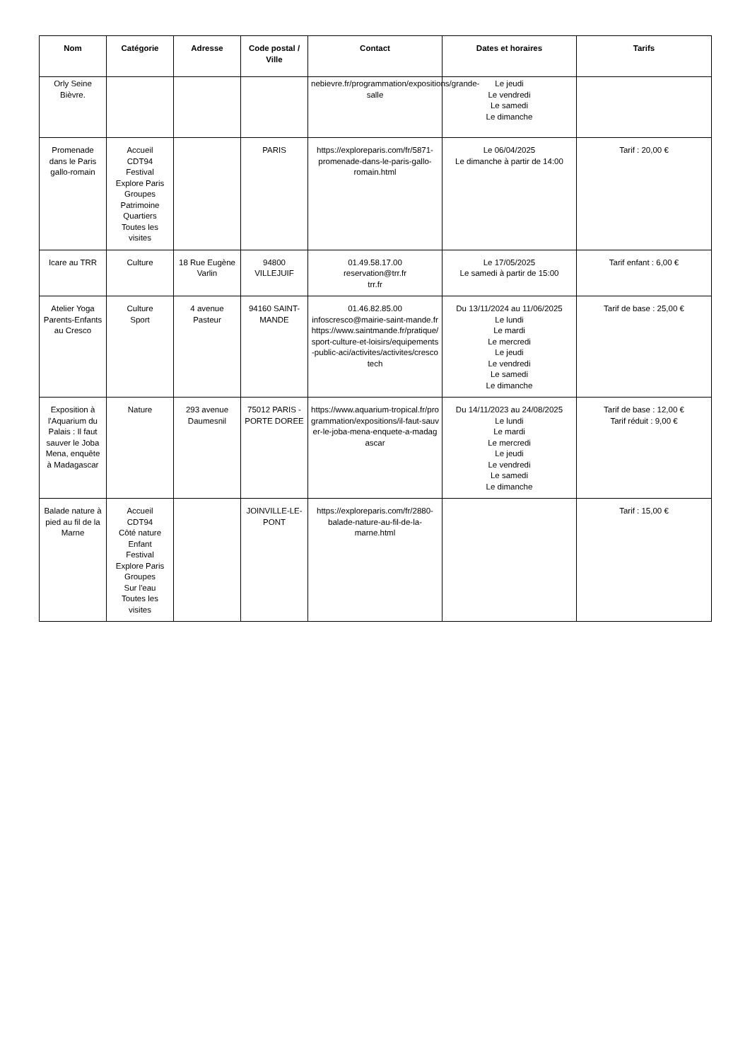| Nom | Catégorie | Adresse | Code postal / Ville | Contact | Dates et horaires | Tarifs |
| --- | --- | --- | --- | --- | --- | --- |
| Orly Seine Bièvre. | | | | nebievre.fr/programmation/expositions/grande-salle | Le jeudi Le vendredi Le samedi Le dimanche | |
| Promenade dans le Paris gallo-romain | Accueil CDT94 Festival Explore Paris Groupes Patrimoine Quartiers Toutes les visites | | PARIS | https://exploreparis.com/fr/5871-promenade-dans-le-paris-gallo-romain.html | Le 06/04/2025 Le dimanche à partir de 14:00 | Tarif : 20,00 € |
| Icare au TRR | Culture | 18 Rue Eugène Varlin | 94800 VILLEJUIF | 01.49.58.17.00 reservation@trr.fr trr.fr | Le 17/05/2025 Le samedi à partir de 15:00 | Tarif enfant : 6,00 € |
| Atelier Yoga Parents-Enfants au Cresco | Culture Sport | 4 avenue Pasteur | 94160 SAINT-MANDE | 01.46.82.85.00 infoscresco@mairie-saint-mande.fr https://www.saintmande.fr/pratique/sport-culture-et-loisirs/equipements-public-aci/activites/activites/crescotech | Du 13/11/2024 au 11/06/2025 Le lundi Le mardi Le mercredi Le jeudi Le vendredi Le samedi Le dimanche | Tarif de base : 25,00 € |
| Exposition à l'Aquarium du Palais : Il faut sauver le Joba Mena, enquête à Madagascar | Nature | 293 avenue Daumesnil | 75012 PARIS - PORTE DOREE | https://www.aquarium-tropical.fr/programmation/expositions/il-faut-sauver-le-joba-mena-enquete-a-madagascar | Du 14/11/2023 au 24/08/2025 Le lundi Le mardi Le mercredi Le jeudi Le vendredi Le samedi Le dimanche | Tarif de base : 12,00 € Tarif réduit : 9,00 € |
| Balade nature à pied au fil de la Marne | Accueil CDT94 Côté nature Enfant Festival Explore Paris Groupes Sur l'eau Toutes les visites | | JOINVILLE-LE-PONT | https://exploreparis.com/fr/2880-balade-nature-au-fil-de-la-marne.html | | Tarif : 15,00 € |